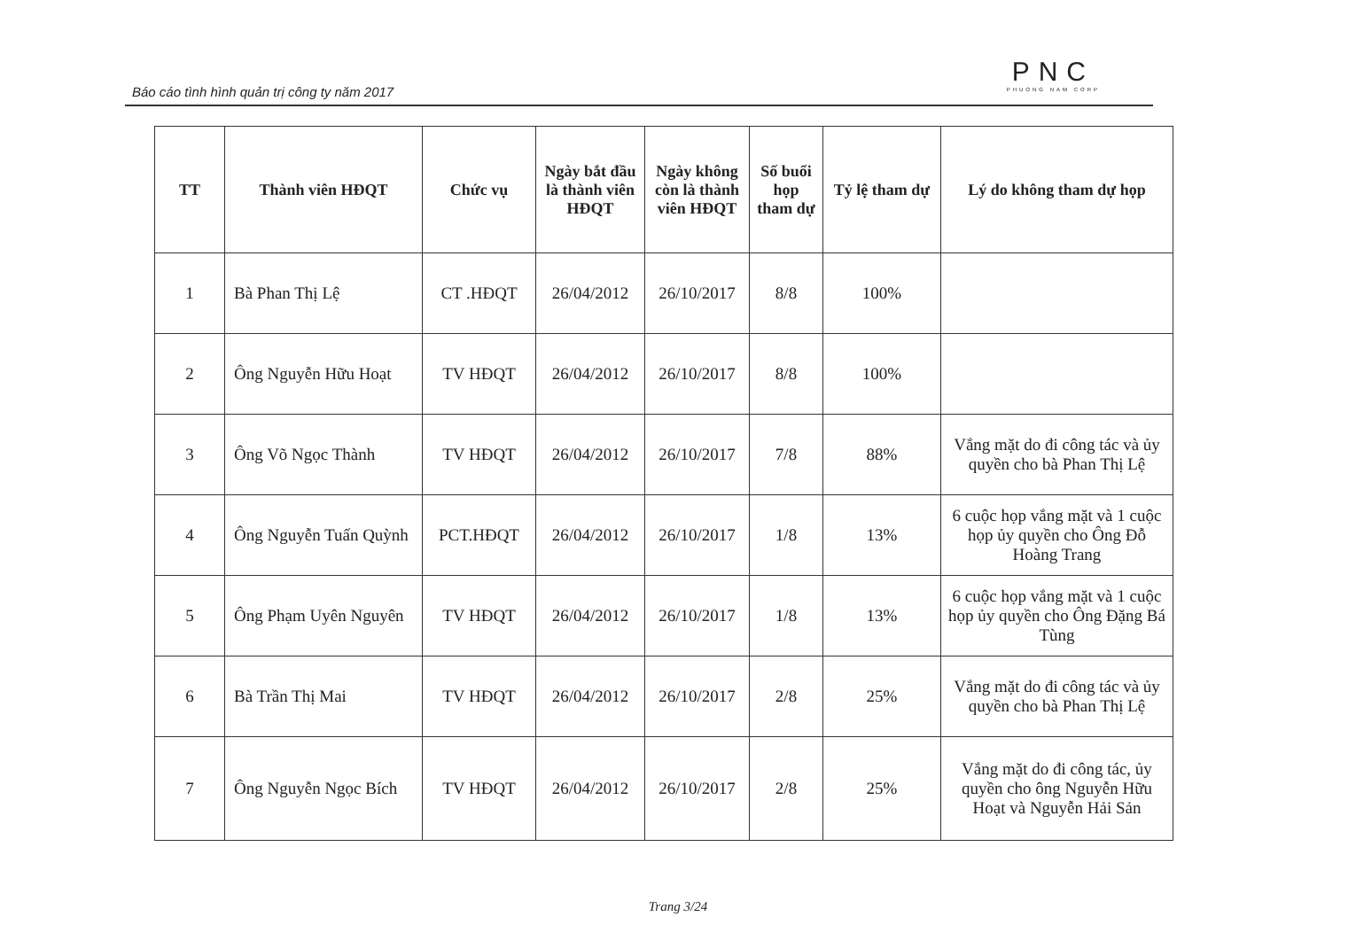Báo cáo tình hình quản trị công ty năm 2017
PNC
PHUONG NAM CORP
| TT | Thành viên HĐQT | Chức vụ | Ngày bắt đầu là thành viên HĐQT | Ngày không còn là thành viên HĐQT | Số buổi họp tham dự | Tỷ lệ tham dự | Lý do không tham dự họp |
| --- | --- | --- | --- | --- | --- | --- | --- |
| 1 | Bà Phan Thị Lệ | CT .HĐQT | 26/04/2012 | 26/10/2017 | 8/8 | 100% | |
| 2 | Ông Nguyễn Hữu Hoạt | TV HĐQT | 26/04/2012 | 26/10/2017 | 8/8 | 100% | |
| 3 | Ông Võ Ngọc Thành | TV HĐQT | 26/04/2012 | 26/10/2017 | 7/8 | 88% | Vắng mặt do đi công tác và ủy quyền cho bà Phan Thị Lệ |
| 4 | Ông Nguyễn Tuấn Quỳnh | PCT.HĐQT | 26/04/2012 | 26/10/2017 | 1/8 | 13% | 6 cuộc họp vắng mặt và 1 cuộc họp ủy quyền cho Ông Đỗ Hoàng Trang |
| 5 | Ông Phạm Uyên Nguyên | TV HĐQT | 26/04/2012 | 26/10/2017 | 1/8 | 13% | 6 cuộc họp vắng mặt và 1 cuộc họp ủy quyền cho Ông Đặng Bá Tùng |
| 6 | Bà Trần Thị Mai | TV HĐQT | 26/04/2012 | 26/10/2017 | 2/8 | 25% | Vắng mặt do đi công tác và ủy quyền cho bà Phan Thị Lệ |
| 7 | Ông Nguyễn Ngọc Bích | TV HĐQT | 26/04/2012 | 26/10/2017 | 2/8 | 25% | Vắng mặt do đi công tác, ủy quyền cho ông Nguyễn Hữu Hoạt và Nguyễn Hải Sản |
Trang 3/24